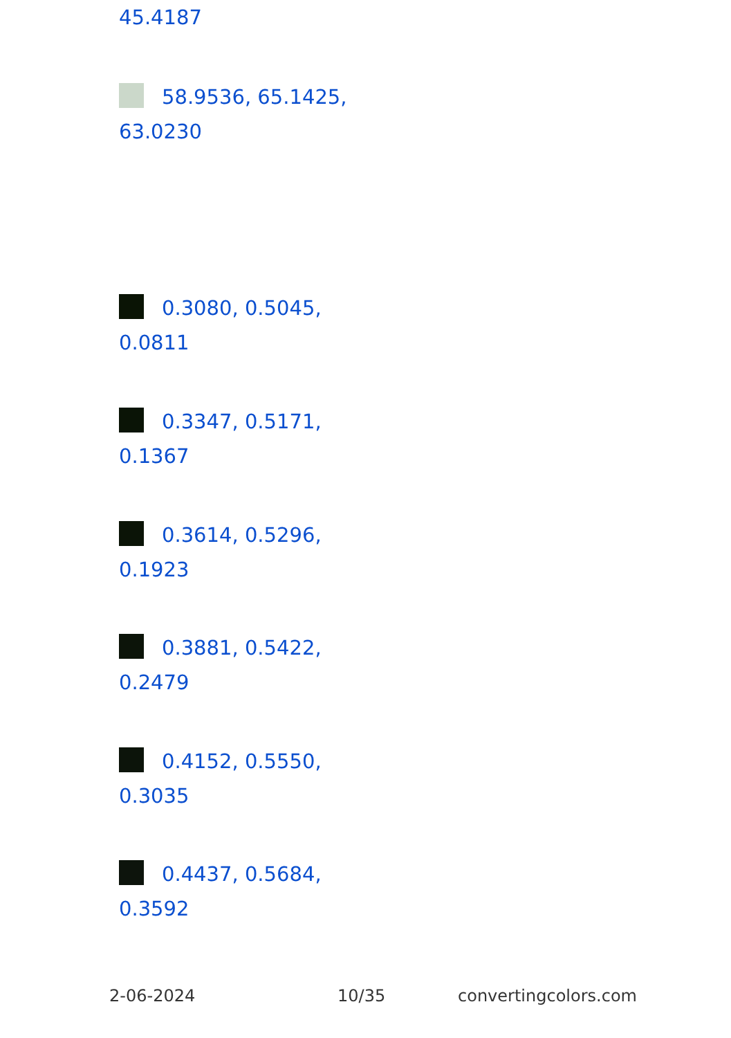45.4187
58.9536, 65.1425, 63.0230
0.3080, 0.5045, 0.0811
0.3347, 0.5171, 0.1367
0.3614, 0.5296, 0.1923
0.3881, 0.5422, 0.2479
0.4152, 0.5550, 0.3035
0.4437, 0.5684, 0.3592
2-06-2024 10/35 convertingcolors.com